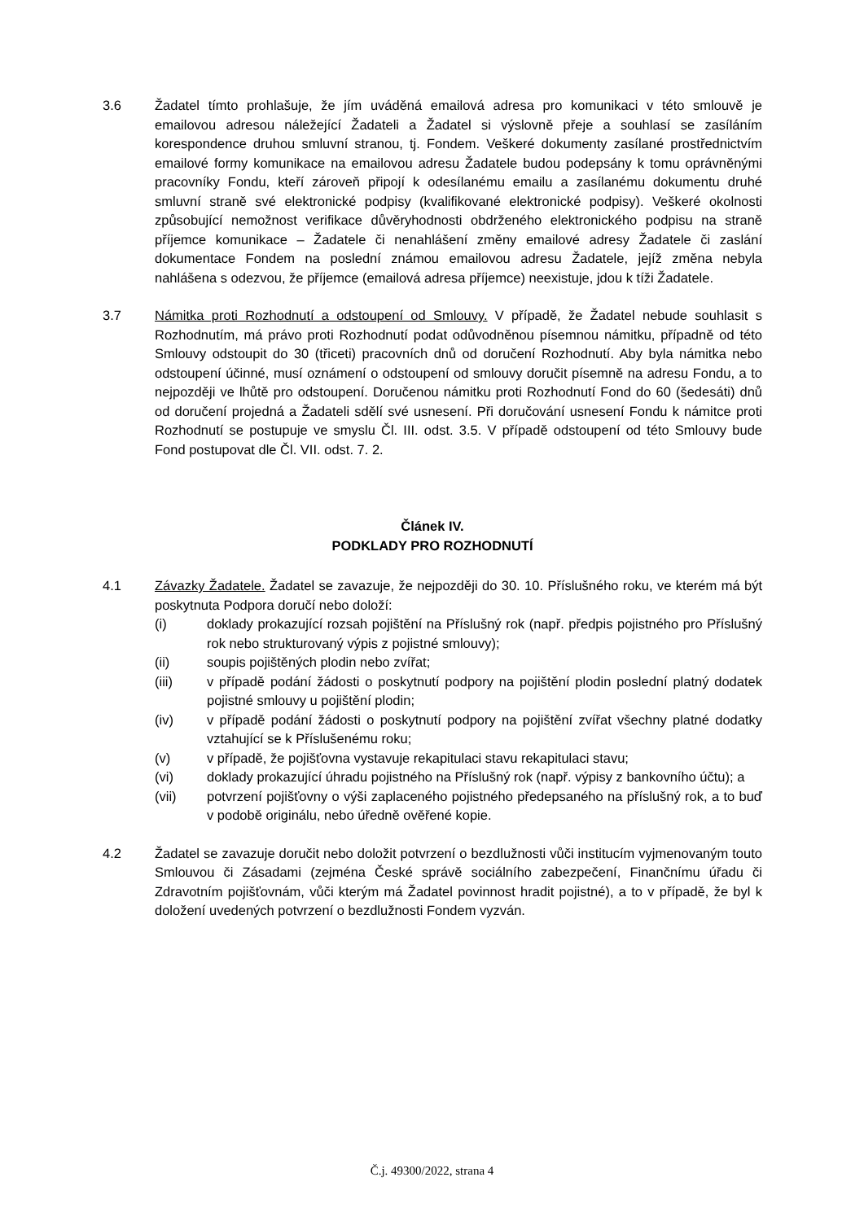3.6 Žadatel tímto prohlašuje, že jím uváděná emailová adresa pro komunikaci v této smlouvě je emailovou adresou náležející Žadateli a Žadatel si výslovně přeje a souhlasí se zasíláním korespondence druhou smluvní stranou, tj. Fondem. Veškeré dokumenty zasílané prostřednictvím emailové formy komunikace na emailovou adresu Žadatele budou podepsány k tomu oprávněnými pracovníky Fondu, kteří zároveň připojí k odesílanému emailu a zasílanému dokumentu druhé smluvní straně své elektronické podpisy (kvalifikované elektronické podpisy). Veškeré okolnosti způsobující nemožnost verifikace důvěryhodnosti obdrženého elektronického podpisu na straně příjemce komunikace – Žadatele či nenahlášení změny emailové adresy Žadatele či zaslání dokumentace Fondem na poslední známou emailovou adresu Žadatele, jejíž změna nebyla nahlášena s odezvou, že příjemce (emailová adresa příjemce) neexistuje, jdou k tíži Žadatele.
3.7 Námitka proti Rozhodnutí a odstoupení od Smlouvy. V případě, že Žadatel nebude souhlasit s Rozhodnutím, má právo proti Rozhodnutí podat odůvodněnou písemnou námitku, případně od této Smlouvy odstoupit do 30 (třiceti) pracovních dnů od doručení Rozhodnutí. Aby byla námitka nebo odstoupení účinné, musí oznámení o odstoupení od smlouvy doručit písemně na adresu Fondu, a to nejpozději ve lhůtě pro odstoupení. Doručenou námitku proti Rozhodnutí Fond do 60 (šedesáti) dnů od doručení projedná a Žadateli sdělí své usnesení. Při doručování usnesení Fondu k námitce proti Rozhodnutí se postupuje ve smyslu Čl. III. odst. 3.5. V případě odstoupení od této Smlouvy bude Fond postupovat dle Čl. VII. odst. 7. 2.
Článek IV.
PODKLADY PRO ROZHODNUTÍ
4.1 Závazky Žadatele. Žadatel se zavazuje, že nejpozději do 30. 10. Příslušného roku, ve kterém má být poskytnuta Podpora doručí nebo doloží:
(i) doklady prokazující rozsah pojištění na Příslušný rok (např. předpis pojistného pro Příslušný rok nebo strukturovaný výpis z pojistné smlouvy);
(ii) soupis pojištěných plodin nebo zvířat;
(iii) v případě podání žádosti o poskytnutí podpory na pojištění plodin poslední platný dodatek pojistné smlouvy u pojištění plodin;
(iv) v případě podání žádosti o poskytnutí podpory na pojištění zvířat všechny platné dodatky vztahující se k Příslušenému roku;
(v) v případě, že pojišťovna vystavuje rekapitulaci stavu rekapitulaci stavu;
(vi) doklady prokazující úhradu pojistného na Příslušný rok (např. výpisy z bankovního účtu); a
(vii) potvrzení pojišťovny o výši zaplaceného pojistného předepsaného na příslušný rok, a to buď v podobě originálu, nebo úředně ověřené kopie.
4.2 Žadatel se zavazuje doručit nebo doložit potvrzení o bezdlužnosti vůči institucím vyjmenovaným touto Smlouvou či Zásadami (zejména České správě sociálního zabezpečení, Finančnímu úřadu či Zdravotním pojišťovnám, vůči kterým má Žadatel povinnost hradit pojistné), a to v případě, že byl k doložení uvedených potvrzení o bezdlužnosti Fondem vyzván.
Č.j. 49300/2022, strana 4